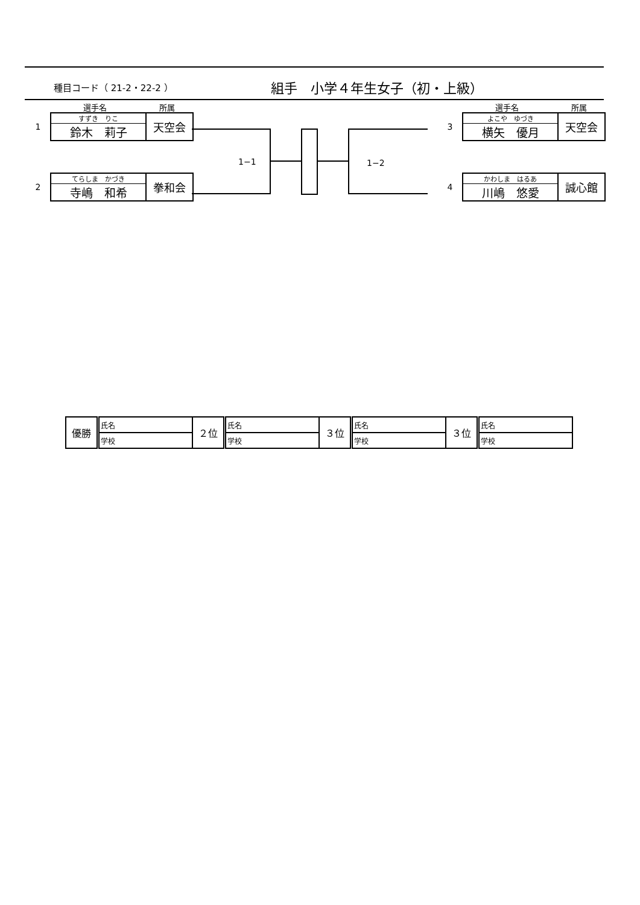種目コード（ 21-2・22-2 ） 組手　小学４年生女子（初・上級）
選手名 所属
1
| すずき りこ 鈴木 莉子 | 天空会 |
2
| てらしま かづき 寺嶋 和希 | 拳和会 |
選手名 所属
3
| よこや ゆづき 横矢 優月 | 天空会 |
4
| かわしま はるあ 川嶋 悠愛 | 誠心館 |
1−1 1−2
| 優勝 | 氏名 | ２位 | 氏名 | ３位 | 氏名 | ３位 | 氏名 |
| | 学校 | | 学校 | | 学校 | | 学校 |